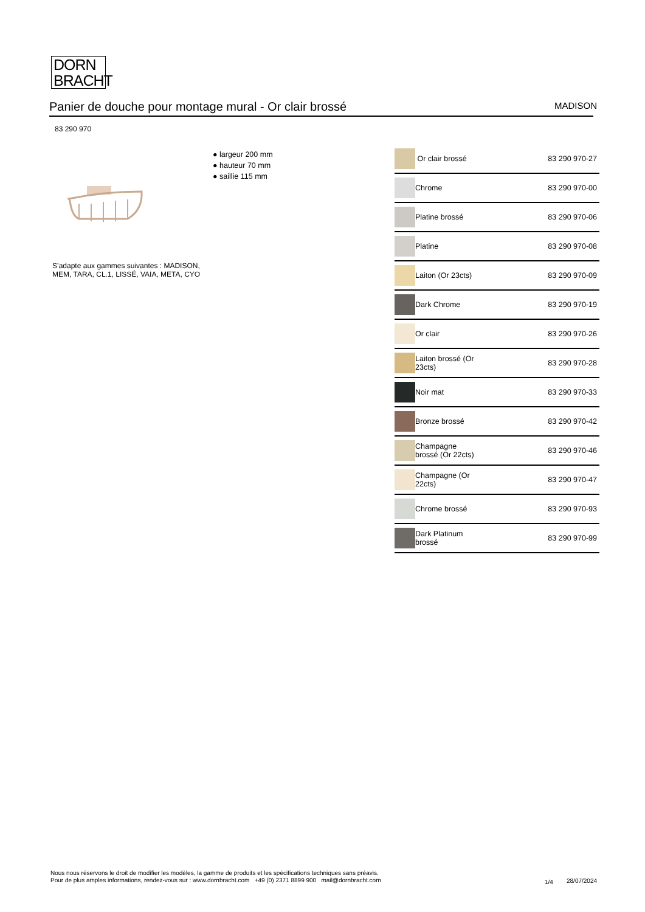DORN
BRACHT
Panier de douche pour montage mural - Or clair brossé MADISON
83 290 970
● largeur 200 mm
● hauteur 70 mm
● saillie 115 mm
S’adapte aux gammes suivantes : MADISON, MEM, TARA, CL.1, LISSÉ, VAIA, META, CYO
| | Or clair brossé | 83 290 970-27 |
| | Chrome | 83 290 970-00 |
| | Platine brossé | 83 290 970-06 |
| | Platine | 83 290 970-08 |
| | Laiton (Or 23cts) | 83 290 970-09 |
| | Dark Chrome | 83 290 970-19 |
| | Or clair | 83 290 970-26 |
| | Laiton brossé (Or 23cts) | 83 290 970-28 |
| | Noir mat | 83 290 970-33 |
| | Bronze brossé | 83 290 970-42 |
| | Champagne brossé (Or 22cts) | 83 290 970-46 |
| | Champagne (Or 22cts) | 83 290 970-47 |
| | Chrome brossé | 83 290 970-93 |
| | Dark Platinum brossé | 83 290 970-99 |
Nous nous réservons le droit de modifier les modèles, la gamme de produits et les spécifications techniques sans préavis.
Pour de plus amples informations, rendez-vous sur : www.dornbracht.com +49 (0) 2371 8899 900 mail@dornbracht.com
1/4 28/07/2024